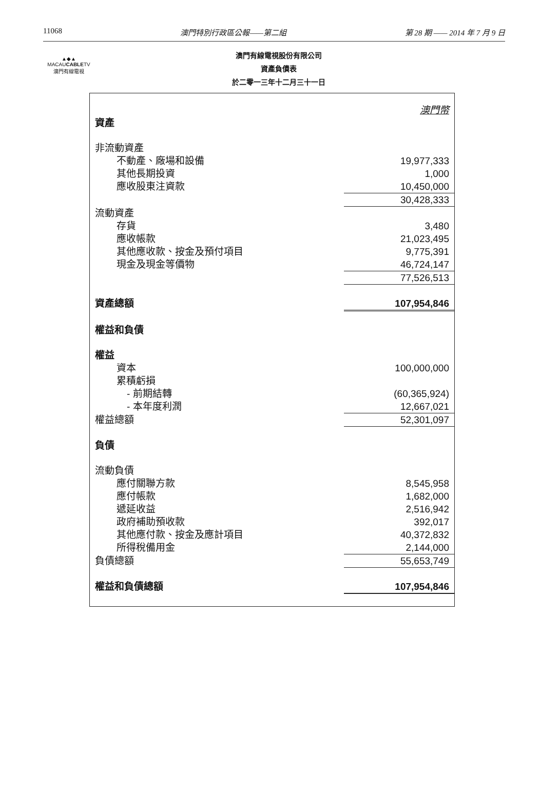11068 澳門特別行政區公報——第二組 第 28 期 —— 2014 年 7 月 9 日
▲◆▲
MACAUCABLETV
澳門有線電視
澳門有線電視股份有限公司
資產負債表
於二零一三年十二月三十一日
| | 澳門幣 |
| 資產 | |
| 非流動資產 | |
| 不動產、廠場和設備 | 19,977,333 |
| 其他長期投資 | 1,000 |
| 應收股東注資款 | 10,450,000 |
| | 30,428,333 |
| 流動資產 | |
| 存貨 | 3,480 |
| 應收帳款 | 21,023,495 |
| 其他應收款、按金及預付項目 | 9,775,391 |
| 現金及現金等價物 | 46,724,147 |
| | 77,526,513 |
| 資產總額 | 107,954,846 |
| 權益和負債 | |
| 權益 | |
| 資本 | 100,000,000 |
| 累積虧損 | |
| - 前期結轉 | (60,365,924) |
| - 本年度利潤 | 12,667,021 |
| 權益總額 | 52,301,097 |
| 負債 | |
| 流動負債 | |
| 應付關聯方款 | 8,545,958 |
| 應付帳款 | 1,682,000 |
| 遞延收益 | 2,516,942 |
| 政府補助預收款 | 392,017 |
| 其他應付款、按金及應計項目 | 40,372,832 |
| 所得稅備用金 | 2,144,000 |
| 負債總額 | 55,653,749 |
| 權益和負債總額 | 107,954,846 |